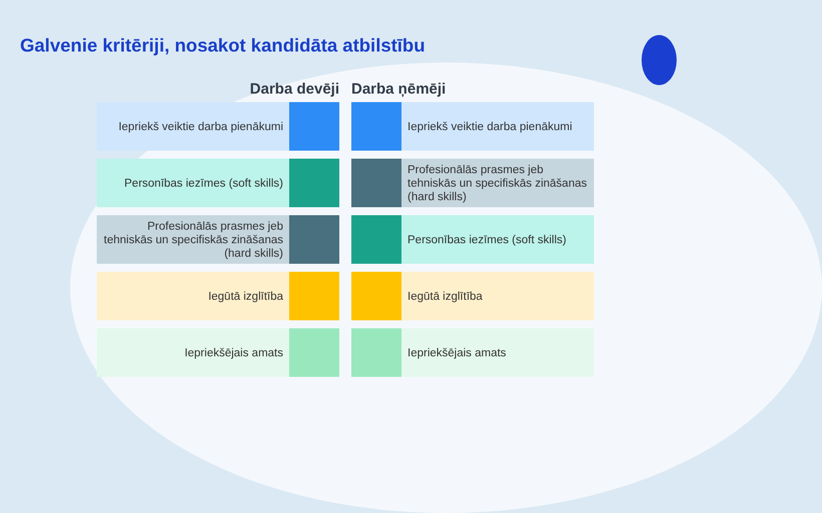Galvenie kritēriji, nosakot kandidāta atbilstību
Darba devēji
Iepriekš veiktie darba pienākumi
Personības iezīmes (soft skills)
Profesionālās prasmes jeb tehniskās un specifiskās zināšanas (hard skills)
Iegūtā izglītība
Iepriekšējais amats
Darba ņēmēji
Iepriekš veiktie darba pienākumi
Profesionālās prasmes jeb tehniskās un specifiskās zināšanas (hard skills)
Personības iezīmes (soft skills)
Iegūtā izglītība
Iepriekšējais amats